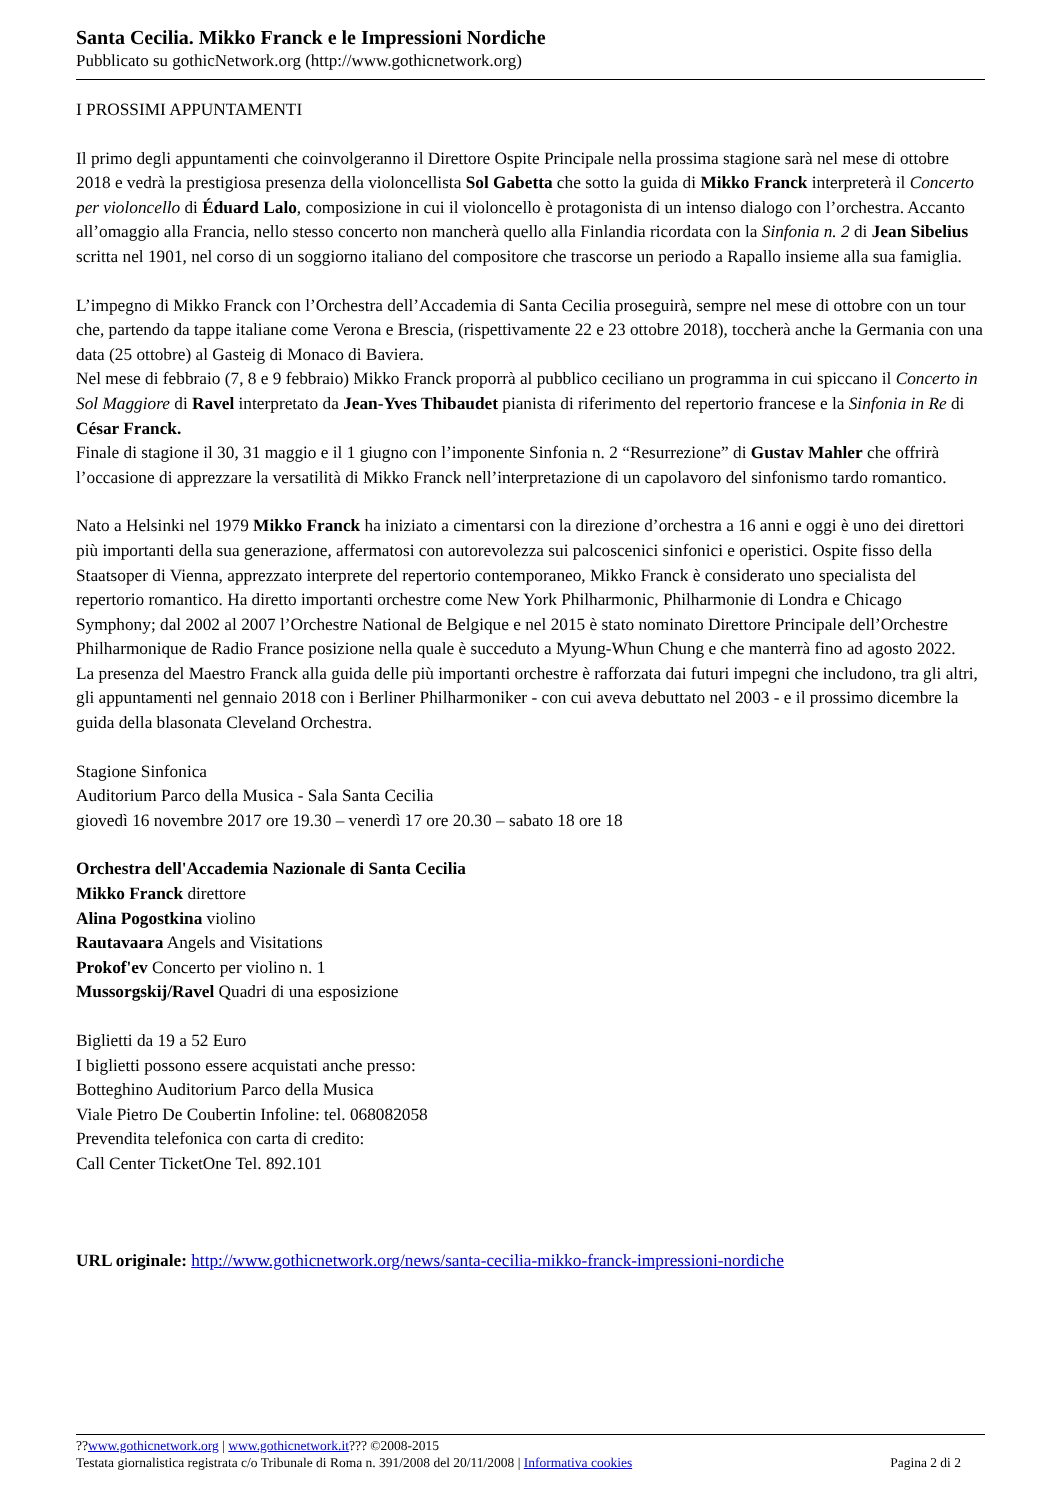Santa Cecilia. Mikko Franck e le Impressioni Nordiche
Pubblicato su gothicNetwork.org (http://www.gothicnetwork.org)
I PROSSIMI APPUNTAMENTI
Il primo degli appuntamenti che coinvolgeranno il Direttore Ospite Principale nella prossima stagione sarà nel mese di ottobre 2018 e vedrà la prestigiosa presenza della violoncellista Sol Gabetta che sotto la guida di Mikko Franck interpreterà il Concerto per violoncello di Éduard Lalo, composizione in cui il violoncello è protagonista di un intenso dialogo con l’orchestra. Accanto all’omaggio alla Francia, nello stesso concerto non mancherà quello alla Finlandia ricordata con la Sinfonia n. 2 di Jean Sibelius scritta nel 1901, nel corso di un soggiorno italiano del compositore che trascorse un periodo a Rapallo insieme alla sua famiglia.
L’impegno di Mikko Franck con l’Orchestra dell’Accademia di Santa Cecilia proseguirà, sempre nel mese di ottobre con un tour che, partendo da tappe italiane come Verona e Brescia, (rispettivamente 22 e 23 ottobre 2018), toccherà anche la Germania con una data (25 ottobre) al Gasteig di Monaco di Baviera.
Nel mese di febbraio (7, 8 e 9 febbraio) Mikko Franck proporrà al pubblico ceciliano un programma in cui spiccano il Concerto in Sol Maggiore di Ravel interpretato da Jean-Yves Thibaudet pianista di riferimento del repertorio francese e la Sinfonia in Re di César Franck.
Finale di stagione il 30, 31 maggio e il 1 giugno con l’imponente Sinfonia n. 2 “Resurrezione” di Gustav Mahler che offrirà l’occasione di apprezzare la versatilità di Mikko Franck nell’interpretazione di un capolavoro del sinfonismo tardo romantico.
Nato a Helsinki nel 1979 Mikko Franck ha iniziato a cimentarsi con la direzione d’orchestra a 16 anni e oggi è uno dei direttori più importanti della sua generazione, affermatosi con autorevolezza sui palcoscenici sinfonici e operistici. Ospite fisso della Staatsoper di Vienna, apprezzato interprete del repertorio contemporaneo, Mikko Franck è considerato uno specialista del repertorio romantico. Ha diretto importanti orchestre come New York Philharmonic, Philharmonie di Londra e Chicago Symphony; dal 2002 al 2007 l’Orchestre National de Belgique e nel 2015 è stato nominato Direttore Principale dell’Orchestre Philharmonique de Radio France posizione nella quale è succeduto a Myung-Whun Chung e che manterrà fino ad agosto 2022.
La presenza del Maestro Franck alla guida delle più importanti orchestre è rafforzata dai futuri impegni che includono, tra gli altri, gli appuntamenti nel gennaio 2018 con i Berliner Philharmoniker - con cui aveva debuttato nel 2003 - e il prossimo dicembre la guida della blasonata Cleveland Orchestra.
Stagione Sinfonica
Auditorium Parco della Musica - Sala Santa Cecilia
giovedì 16 novembre 2017 ore 19.30 – venerdì 17 ore 20.30 – sabato 18 ore 18
Orchestra dell'Accademia Nazionale di Santa Cecilia
Mikko Franck direttore
Alina Pogostkina violino
Rautavaara Angels and Visitations
Prokof'ev Concerto per violino n. 1
Mussorgskij/Ravel Quadri di una esposizione
Biglietti da 19 a 52 Euro
I biglietti possono essere acquistati anche presso:
Botteghino Auditorium Parco della Musica
Viale Pietro De Coubertin Infoline: tel. 068082058
Prevendita telefonica con carta di credito:
Call Center TicketOne Tel. 892.101
URL originale: http://www.gothicnetwork.org/news/santa-cecilia-mikko-franck-impressioni-nordiche
??www.gothicnetwork.org | www.gothicnetwork.it??? ©2008-2015
Testata giornalistica registrata c/o Tribunale di Roma n. 391/2008 del 20/11/2008 | Informativa cookies
Pagina 2 di 2